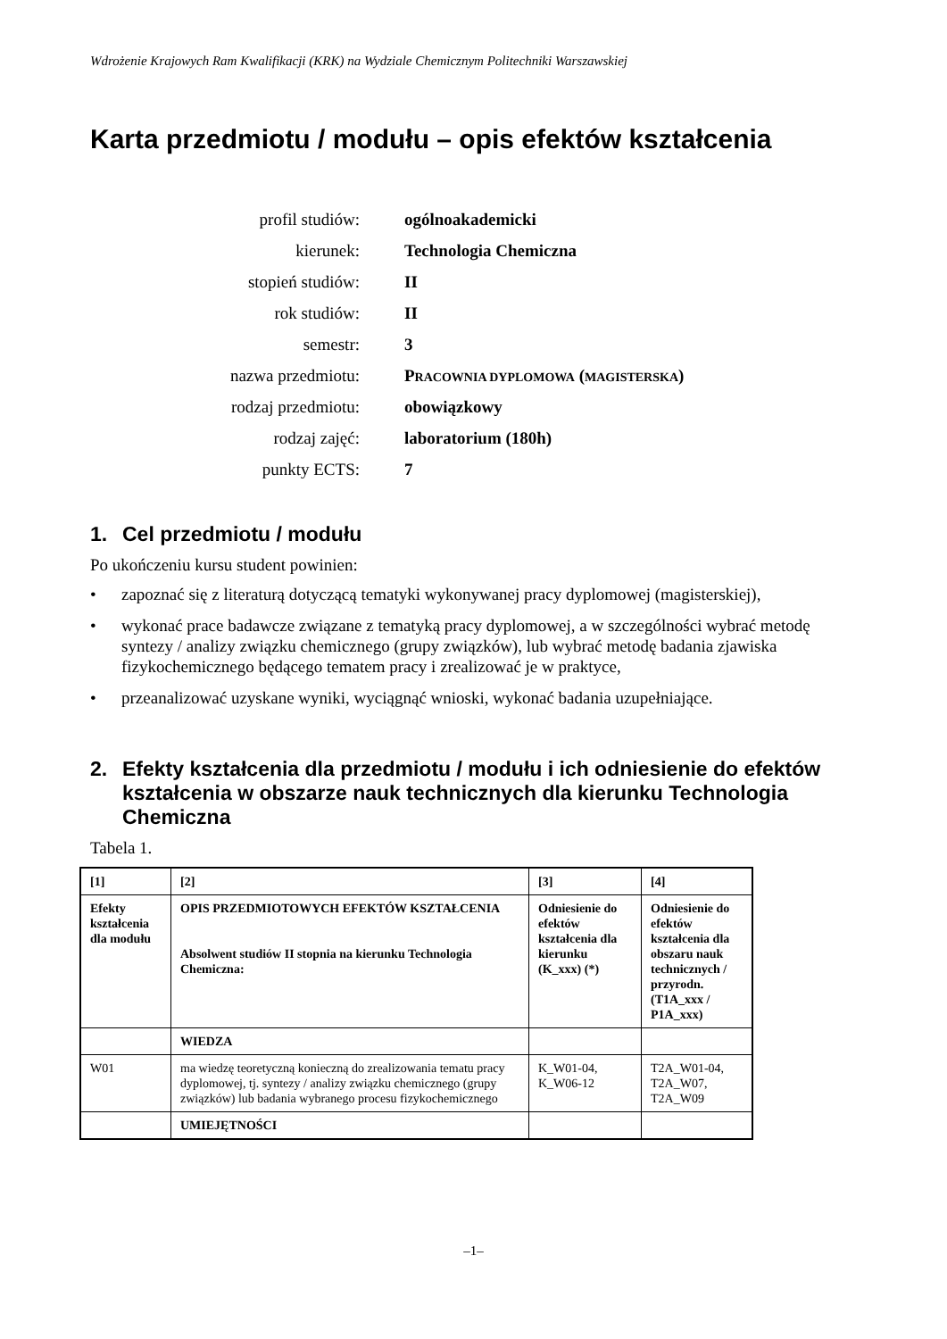Wdrożenie Krajowych Ram Kwalifikacji (KRK) na Wydziale Chemicznym Politechniki Warszawskiej
Karta przedmiotu / modułu – opis efektów kształcenia
| profil studiów: | ogólnoakademicki |
| kierunek: | Technologia Chemiczna |
| stopień studiów: | II |
| rok studiów: | II |
| semestr: | 3 |
| nazwa przedmiotu: | P RACOWNIA DYPLOMOWA ( MAGISTERSKA ) |
| rodzaj przedmiotu: | obowiązkowy |
| rodzaj zajęć: | laboratorium (180h) |
| punkty ECTS: | 7 |
1. Cel przedmiotu / modułu
Po ukończeniu kursu student powinien:
• zapoznać się z literaturą dotyczącą tematyki wykonywanej pracy dyplomowej (magisterskiej),
• wykonać prace badawcze związane z tematyką pracy dyplomowej, a w szczególności wybrać metodę syntezy / analizy związku chemicznego (grupy związków), lub wybrać metodę badania zjawiska fizykochemicznego będącego tematem pracy i zrealizować je w praktyce,
• przeanalizować uzyskane wyniki, wyciągnąć wnioski, wykonać badania uzupełniające.
2. Efekty kształcenia dla przedmiotu / modułu i ich odniesienie do efektów kształcenia w obszarze nauk technicznych dla kierunku Technologia Chemiczna
Tabela 1.
| [1] | [2] | [3] | [4] |
| Efekty kształcenia dla modułu | OPIS PRZEDMIOTOWYCH EFEKTÓW KSZTAŁCENIA Absolwent studiów II stopnia na kierunku Technologia Chemiczna: | Odniesienie do efektów kształcenia dla kierunku (K_xxx) (*) | Odniesienie do efektów kształcenia dla obszaru nauk technicznych / przyrodn. (T1A_xxx / P1A_xxx) |
| | WIEDZA | | |
| W01 | ma wiedzę teoretyczną konieczną do zrealizowania tematu pracy dyplomowej, tj. syntezy / analizy związku chemicznego (grupy związków) lub badania wybranego procesu fizykochemicznego | K_W01-04, K_W06-12 | T2A_W01-04, T2A_W07, T2A_W09 |
| | UMIEJĘTNOŚCI | | |
–1–